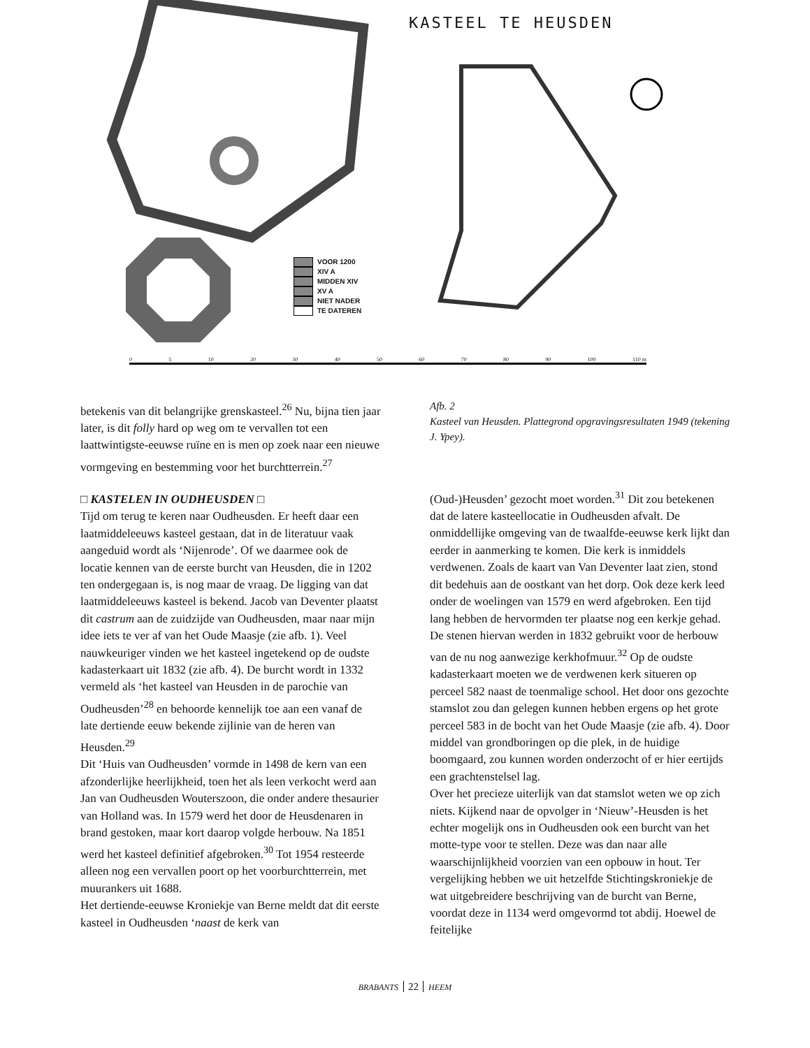KASTEEL TE HEUSDEN
VOOR 1200
XIV A
MIDDEN XIV
XV A
NIET NADER
TE DATEREN
0 5 10 20 30 40 50 60 70 80 90 100 110 m
betekenis van dit belangrijke grenskasteel.<sup>26</sup> Nu, bijna tien jaar later, is dit folly hard op weg om te vervallen tot een laattwintigste-eeuwse ruïne en is men op zoek naar een nieuwe vormgeving en bestemming voor het burchtterrein.<sup>27</sup>
□ KASTELEN IN OUDHEUSDEN □
Tijd om terug te keren naar Oudheusden. Er heeft daar een laatmiddeleeuws kasteel gestaan, dat in de literatuur vaak aangeduid wordt als ‘Nijenrode’. Of we daarmee ook de locatie kennen van de eerste burcht van Heusden, die in 1202 ten ondergegaan is, is nog maar de vraag. De ligging van dat laatmiddeleeuws kasteel is bekend. Jacob van Deventer plaatst dit castrum aan de zuidzijde van Oudheusden, maar naar mijn idee iets te ver af van het Oude Maasje (zie afb. 1). Veel nauwkeuriger vinden we het kasteel ingetekend op de oudste kadasterkaart uit 1832 (zie afb. 4). De burcht wordt in 1332 vermeld als ‘het kasteel van Heusden in de parochie van Oudheusden’<sup>28</sup> en behoorde kennelijk toe aan een vanaf de late dertiende eeuw bekende zijlinie van de heren van Heusden.<sup>29</sup>
Dit ‘Huis van Oudheusden’ vormde in 1498 de kern van een afzonderlijke heerlijkheid, toen het als leen verkocht werd aan Jan van Oudheusden Wouterszoon, die onder andere thesaurier van Holland was. In 1579 werd het door de Heusdenaren in brand gestoken, maar kort daarop volgde herbouw. Na 1851 werd het kasteel definitief afgebroken.<sup>30</sup> Tot 1954 resteerde alleen nog een vervallen poort op het voorburchtterrein, met muurankers uit 1688.
Het dertiende-eeuwse Kroniekje van Berne meldt dat dit eerste kasteel in Oudheusden ‘naast de kerk van
Afb. 2
Kasteel van Heusden. Plattegrond opgravingsresultaten 1949 (tekening J. Ypey).
(Oud-)Heusden’ gezocht moet worden.<sup>31</sup> Dit zou betekenen dat de latere kasteellocatie in Oudheusden afvalt. De onmiddellijke omgeving van de twaalfde-eeuwse kerk lijkt dan eerder in aanmerking te komen. Die kerk is inmiddels verdwenen. Zoals de kaart van Van Deventer laat zien, stond dit bedehuis aan de oostkant van het dorp. Ook deze kerk leed onder de woelingen van 1579 en werd afgebroken. Een tijd lang hebben de hervormden ter plaatse nog een kerkje gehad. De stenen hiervan werden in 1832 gebruikt voor de herbouw van de nu nog aanwezige kerkhofmuur.<sup>32</sup> Op de oudste kadasterkaart moeten we de verdwenen kerk situeren op perceel 582 naast de toenmalige school. Het door ons gezochte stamslot zou dan gelegen kunnen hebben ergens op het grote perceel 583 in de bocht van het Oude Maasje (zie afb. 4). Door middel van grondboringen op die plek, in de huidige boomgaard, zou kunnen worden onderzocht of er hier eertijds een grachtenstelsel lag.
Over het precieze uiterlijk van dat stamslot weten we op zich niets. Kijkend naar de opvolger in ‘Nieuw’-Heusden is het echter mogelijk ons in Oudheusden ook een burcht van het motte-type voor te stellen. Deze was dan naar alle waarschijnlijkheid voorzien van een opbouw in hout. Ter vergelijking hebben we uit hetzelfde Stichtingskroniekje de wat uitgebreidere beschrijving van de burcht van Berne, voordat deze in 1134 werd omgevormd tot abdij. Hoewel de feitelijke
BRABANTS 22 HEEM